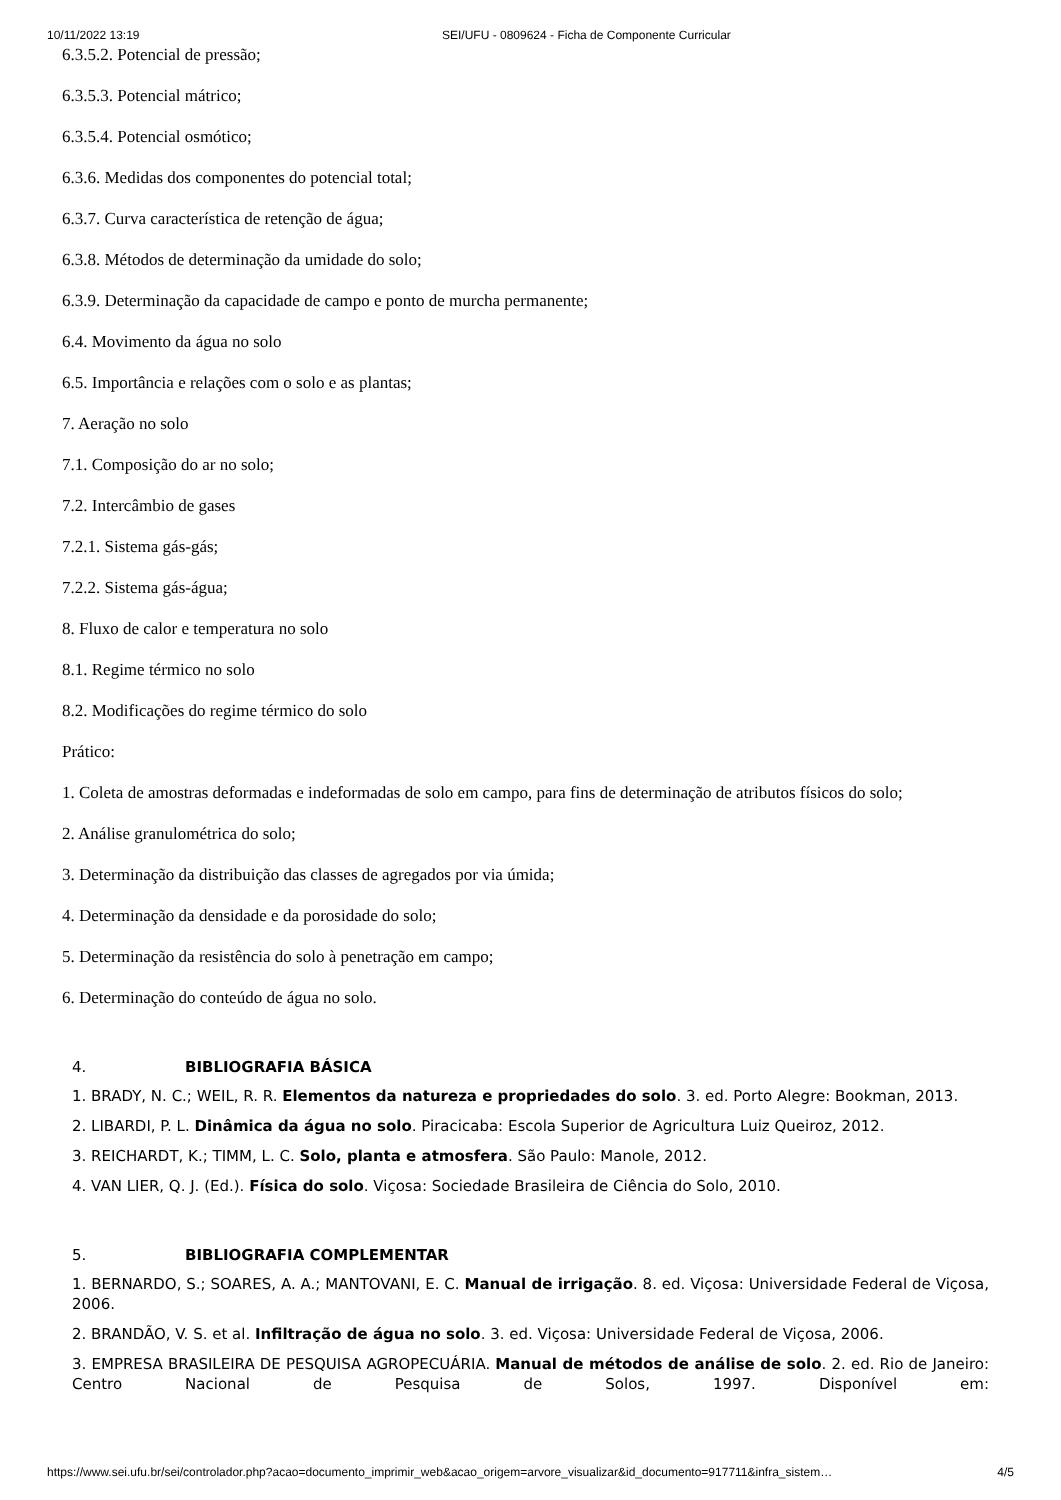10/11/2022 13:19 SEI/UFU - 0809624 - Ficha de Componente Curricular
6.3.5.2. Potencial de pressão;
6.3.5.3. Potencial mátrico;
6.3.5.4. Potencial osmótico;
6.3.6. Medidas dos componentes do potencial total;
6.3.7. Curva característica de retenção de água;
6.3.8. Métodos de determinação da umidade do solo;
6.3.9. Determinação da capacidade de campo e ponto de murcha permanente;
6.4. Movimento da água no solo
6.5. Importância e relações com o solo e as plantas;
7. Aeração no solo
7.1. Composição do ar no solo;
7.2. Intercâmbio de gases
7.2.1. Sistema gás-gás;
7.2.2. Sistema gás-água;
8. Fluxo de calor e temperatura no solo
8.1. Regime térmico no solo
8.2. Modificações do regime térmico do solo
Prático:
1. Coleta de amostras deformadas e indeformadas de solo em campo, para fins de determinação de atributos físicos do solo;
2. Análise granulométrica do solo;
3. Determinação da distribuição das classes de agregados por via úmida;
4. Determinação da densidade e da porosidade do solo;
5. Determinação da resistência do solo à penetração em campo;
6. Determinação do conteúdo de água no solo.
4. BIBLIOGRAFIA BÁSICA
1. BRADY, N. C.; WEIL, R. R. Elementos da natureza e propriedades do solo. 3. ed. Porto Alegre: Bookman, 2013.
2. LIBARDI, P. L. Dinâmica da água no solo. Piracicaba: Escola Superior de Agricultura Luiz Queiroz, 2012.
3. REICHARDT, K.; TIMM, L. C. Solo, planta e atmosfera. São Paulo: Manole, 2012.
4. VAN LIER, Q. J. (Ed.). Física do solo. Viçosa: Sociedade Brasileira de Ciência do Solo, 2010.
5. BIBLIOGRAFIA COMPLEMENTAR
1. BERNARDO, S.; SOARES, A. A.; MANTOVANI, E. C. Manual de irrigação. 8. ed. Viçosa: Universidade Federal de Viçosa, 2006.
2. BRANDÃO, V. S. et al. Infiltração de água no solo. 3. ed. Viçosa: Universidade Federal de Viçosa, 2006.
3. EMPRESA BRASILEIRA DE PESQUISA AGROPECUÁRIA. Manual de métodos de análise de solo. 2. ed. Rio de Janeiro: Centro Nacional de Pesquisa de Solos, 1997. Disponível em:
https://www.sei.ufu.br/sei/controlador.php?acao=documento_imprimir_web&acao_origem=arvore_visualizar&id_documento=917711&infra_sistem… 4/5